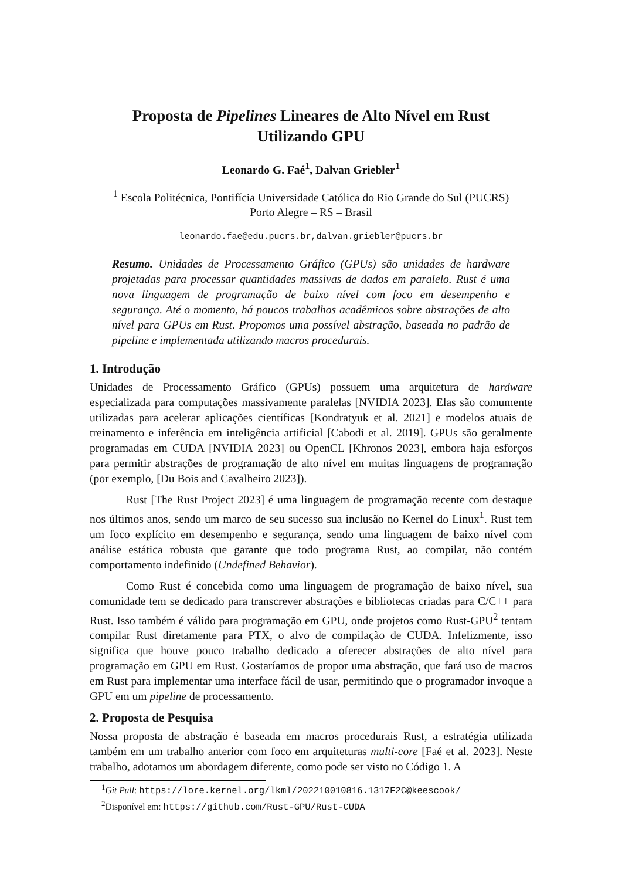Proposta de Pipelines Lineares de Alto Nível em Rust
Utilizando GPU
Leonardo G. Faé<sup>1</sup>, Dalvan Griebler<sup>1</sup>
<sup>1</sup> Escola Politécnica, Pontifícia Universidade Católica do Rio Grande do Sul (PUCRS)
Porto Alegre – RS – Brasil
leonardo.fae@edu.pucrs.br,dalvan.griebler@pucrs.br
Resumo. Unidades de Processamento Gráfico (GPUs) são unidades de hardware projetadas para processar quantidades massivas de dados em paralelo. Rust é uma nova linguagem de programação de baixo nível com foco em desempenho e segurança. Até o momento, há poucos trabalhos acadêmicos sobre abstrações de alto nível para GPUs em Rust. Propomos uma possível abstração, baseada no padrão de pipeline e implementada utilizando macros procedurais.
1. Introdução
Unidades de Processamento Gráfico (GPUs) possuem uma arquitetura de hardware especializada para computações massivamente paralelas [NVIDIA 2023]. Elas são comumente utilizadas para acelerar aplicações científicas [Kondratyuk et al. 2021] e modelos atuais de treinamento e inferência em inteligência artificial [Cabodi et al. 2019]. GPUs são geralmente programadas em CUDA [NVIDIA 2023] ou OpenCL [Khronos 2023], embora haja esforços para permitir abstrações de programação de alto nível em muitas linguagens de programação (por exemplo, [Du Bois and Cavalheiro 2023]).
Rust [The Rust Project 2023] é uma linguagem de programação recente com destaque nos últimos anos, sendo um marco de seu sucesso sua inclusão no Kernel do Linux<sup>1</sup>. Rust tem um foco explícito em desempenho e segurança, sendo uma linguagem de baixo nível com análise estática robusta que garante que todo programa Rust, ao compilar, não contém comportamento indefinido (Undefined Behavior).
Como Rust é concebida como uma linguagem de programação de baixo nível, sua comunidade tem se dedicado para transcrever abstrações e bibliotecas criadas para C/C++ para Rust. Isso também é válido para programação em GPU, onde projetos como Rust-GPU<sup>2</sup> tentam compilar Rust diretamente para PTX, o alvo de compilação de CUDA. Infelizmente, isso significa que houve pouco trabalho dedicado a oferecer abstrações de alto nível para programação em GPU em Rust. Gostaríamos de propor uma abstração, que fará uso de macros em Rust para implementar uma interface fácil de usar, permitindo que o programador invoque a GPU em um pipeline de processamento.
2. Proposta de Pesquisa
Nossa proposta de abstração é baseada em macros procedurais Rust, a estratégia utilizada também em um trabalho anterior com foco em arquiteturas multi-core [Faé et al. 2023]. Neste trabalho, adotamos um abordagem diferente, como pode ser visto no Código 1. A
<sup>1</sup> Git Pull: https://lore.kernel.org/lkml/202210010816.1317F2C@keescook/
<sup>2</sup> Disponível em: https://github.com/Rust-GPU/Rust-CUDA